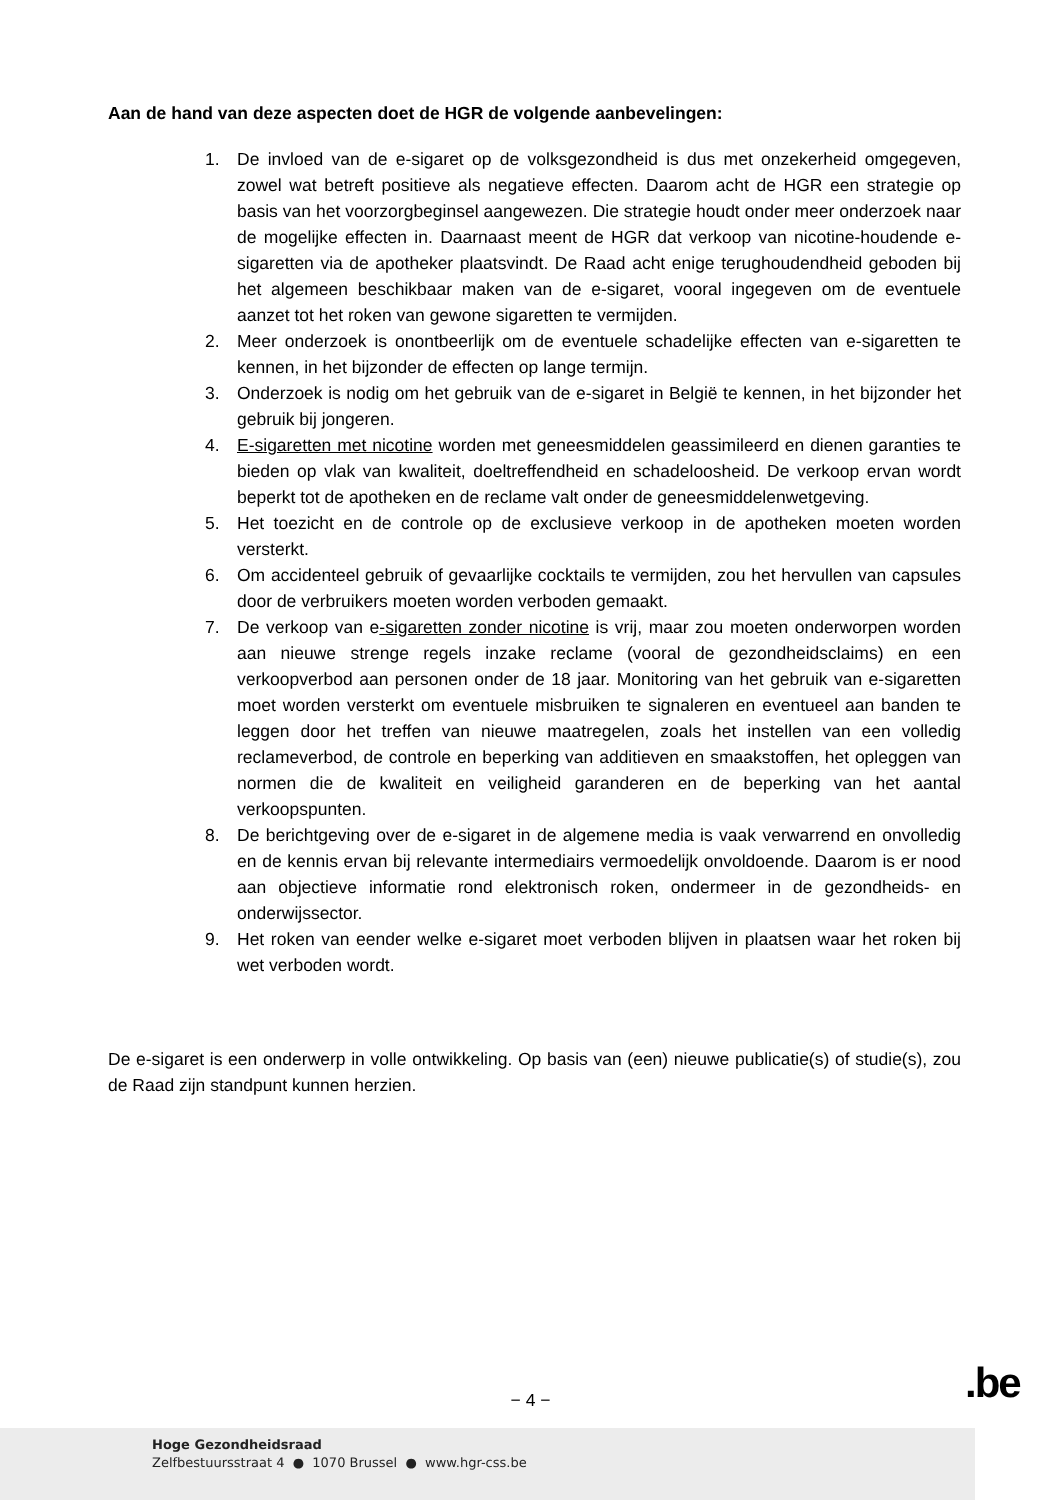Aan de hand van deze aspecten doet de HGR de volgende aanbevelingen:
1. De invloed van de e-sigaret op de volksgezondheid is dus met onzekerheid omgegeven, zowel wat betreft positieve als negatieve effecten. Daarom acht de HGR een strategie op basis van het voorzorgbeginsel aangewezen. Die strategie houdt onder meer onderzoek naar de mogelijke effecten in. Daarnaast meent de HGR dat verkoop van nicotine-houdende e-sigaretten via de apotheker plaatsvindt. De Raad acht enige terughoudendheid geboden bij het algemeen beschikbaar maken van de e-sigaret, vooral ingegeven om de eventuele aanzet tot het roken van gewone sigaretten te vermijden.
2. Meer onderzoek is onontbeerlijk om de eventuele schadelijke effecten van e-sigaretten te kennen, in het bijzonder de effecten op lange termijn.
3. Onderzoek is nodig om het gebruik van de e-sigaret in België te kennen, in het bijzonder het gebruik bij jongeren.
4. E-sigaretten met nicotine worden met geneesmiddelen geassimileerd en dienen garanties te bieden op vlak van kwaliteit, doeltreffendheid en schadeloosheid. De verkoop ervan wordt beperkt tot de apotheken en de reclame valt onder de geneesmiddelenwetgeving.
5. Het toezicht en de controle op de exclusieve verkoop in de apotheken moeten worden versterkt.
6. Om accidenteel gebruik of gevaarlijke cocktails te vermijden, zou het hervullen van capsules door de verbruikers moeten worden verboden gemaakt.
7. De verkoop van e-sigaretten zonder nicotine is vrij, maar zou moeten onderworpen worden aan nieuwe strenge regels inzake reclame (vooral de gezondheidsclaims) en een verkoopverbod aan personen onder de 18 jaar. Monitoring van het gebruik van e-sigaretten moet worden versterkt om eventuele misbruiken te signaleren en eventueel aan banden te leggen door het treffen van nieuwe maatregelen, zoals het instellen van een volledig reclameverbod, de controle en beperking van additieven en smaakstoffen, het opleggen van normen die de kwaliteit en veiligheid garanderen en de beperking van het aantal verkoopspunten.
8. De berichtgeving over de e-sigaret in de algemene media is vaak verwarrend en onvolledig en de kennis ervan bij relevante intermediairs vermoedelijk onvoldoende. Daarom is er nood aan objectieve informatie rond elektronisch roken, ondermeer in de gezondheids- en onderwijssector.
9. Het roken van eender welke e-sigaret moet verboden blijven in plaatsen waar het roken bij wet verboden wordt.
De e-sigaret is een onderwerp in volle ontwikkeling. Op basis van (een) nieuwe publicatie(s) of studie(s), zou de Raad zijn standpunt kunnen herzien.
− 4 − .be
Hoge Gezondheidsraad
Zelfbestuursstraat 4 ● 1070 Brussel ● www.hgr-css.be